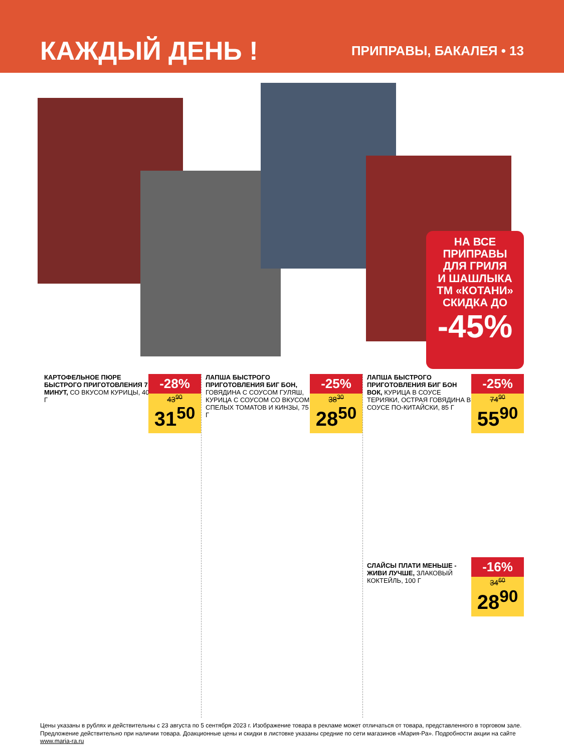КАЖДЫЙ ДЕНЬ !
ПРИПРАВЫ, БАКАЛЕЯ • 13
НА ВСЕ
ПРИПРАВЫ
ДЛЯ ГРИЛЯ
И ШАШЛЫКА
ТМ «КОТАНИ»
СКИДКА ДО
-45%
КАРТОФЕЛЬНОЕ ПЮРЕ БЫСТРОГО ПРИГОТОВЛЕНИЯ 7 МИНУТ, СО ВКУСОМ КУРИЦЫ, 40 Г
-28%
43<sup>90</sup>
31<sup>50</sup>
ЛАПША БЫСТРОГО ПРИГОТОВЛЕНИЯ БИГ БОН, ГОВЯДИНА С СОУСОМ ГУЛЯШ, КУРИЦА С СОУСОМ СО ВКУСОМ СПЕЛЫХ ТОМАТОВ И КИНЗЫ, 75 Г
-25%
38<sup>30</sup>
28<sup>50</sup>
ЛАПША БЫСТРОГО ПРИГОТОВЛЕНИЯ БИГ БОН ВОК, КУРИЦА В СОУСЕ ТЕРИЯКИ, ОСТРАЯ ГОВЯДИНА В СОУСЕ ПО-КИТАЙСКИ, 85 Г
-25%
74<sup>90</sup>
55<sup>90</sup>
СЛАЙСЫ ПЛАТИ МЕНЬШЕ - ЖИВИ ЛУЧШЕ, ЗЛАКОВЫЙ КОКТЕЙЛЬ, 100 Г
-16%
34<sup>60</sup>
28<sup>90</sup>
Цены указаны в рублях и действительны с 23 августа по 5 сентября 2023 г. Изображение товара в рекламе может отличаться от товара, представленного в торговом зале. Предложение действительно при наличии товара. Доакционные цены и скидки в листовке указаны средние по сети магазинов «Мария-Ра». Подробности акции на сайте www.maria-ra.ru